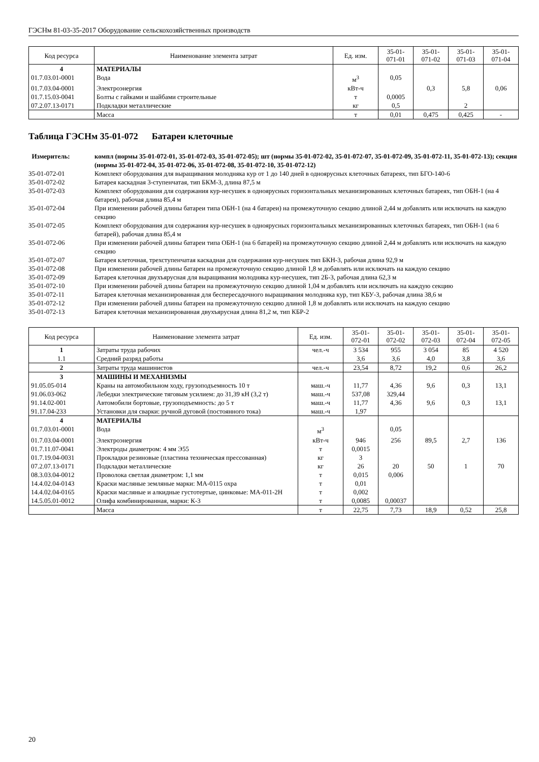ГЭСНм 81-03-35-2017 Оборудование сельскохозяйственных производств
| Код ресурса | Наименование элемента затрат | Ед. изм. | 35-01- 071-01 | 35-01- 071-02 | 35-01- 071-03 | 35-01- 071-04 |
| --- | --- | --- | --- | --- | --- | --- |
| 4 | МАТЕРИАЛЫ | | | | | |
| 01.7.03.01-0001 | Вода | м<sup>3</sup> | 0,05 | | | |
| 01.7.03.04-0001 | Электроэнергия | кВт-ч | | 0,3 | 5,8 | 0,06 |
| 01.7.15.03-0041 | Болты с гайками и шайбами строительные | т | 0,0005 | | | |
| 07.2.07.13-0171 | Подкладки металлические | кг | 0,5 | | 2 | |
| | Масса | т | 0,01 | 0,475 | 0,425 | - |
Таблица ГЭСНм 35-01-072 Батареи клеточные
Измеритель: компл (нормы 35-01-072-01, 35-01-072-03, 35-01-072-05); шт (нормы 35-01-072-02, 35-01-072-07, 35-01-072-09, 35-01-072-11, 35-01-072-13); секция (нормы 35-01-072-04, 35-01-072-06, 35-01-072-08, 35-01-072-10, 35-01-072-12)
35-01-072-01 Комплект оборудования для выращивания молодняка кур от 1 до 140 дней в одноярусных клеточных батареях, тип БГО-140-6
35-01-072-02 Батарея каскадная 3-ступенчатая, тип БКМ-3, длина 87,5 м
35-01-072-03 Комплект оборудования для содержания кур-несушек в одноярусных горизонтальных механизированных клеточных батареях, тип ОБН-1 (на 4 батареи), рабочая длина 85,4 м
35-01-072-04 При изменении рабочей длины батареи типа ОБН-1 (на 4 батареи) на промежуточную секцию длиной 2,44 м добавлять или исключать на каждую секцию
35-01-072-05 Комплект оборудования для содержания кур-несушек в одноярусных горизонтальных механизированных клеточных батареях, тип ОБН-1 (на 6 батарей), рабочая длина 85,4 м
35-01-072-06 При изменении рабочей длины батареи типа ОБН-1 (на 6 батарей) на промежуточную секцию длиной 2,44 м добавлять или исключать на каждую секцию
35-01-072-07 Батарея клеточная, трехступенчатая каскадная для содержания кур-несушек тип БКН-3, рабочая длина 92,9 м
35-01-072-08 При изменении рабочей длины батареи на промежуточную секцию длиной 1,8 м добавлять или исключать на каждую секцию
35-01-072-09 Батарея клеточная двухъярусная для выращивания молодняка кур-несушек, тип 2Б-3, рабочая длина 62,3 м
35-01-072-10 При изменении рабочей длины батареи на промежуточную секцию длиной 1,04 м добавлять или исключать на каждую секцию
35-01-072-11 Батарея клеточная механизированная для беспересадочного выращивания молодняка кур, тип КБУ-3, рабочая длина 38,6 м
35-01-072-12 При изменении рабочей длины батареи на промежуточную секцию длиной 1,8 м добавлять или исключать на каждую секцию
35-01-072-13 Батарея клеточная механизированная двухъярусная длина 81,2 м, тип КБР-2
| Код ресурса | Наименование элемента затрат | Ед. изм. | 35-01- 072-01 | 35-01- 072-02 | 35-01- 072-03 | 35-01- 072-04 | 35-01- 072-05 |
| --- | --- | --- | --- | --- | --- | --- | --- |
| 1 | Затраты труда рабочих | чел.-ч | 3 534 | 955 | 3 054 | 85 | 4 520 |
| 1.1 | Средний разряд работы | | 3,6 | 3,6 | 4,0 | 3,8 | 3,6 |
| 2 | Затраты труда машинистов | чел.-ч | 23,54 | 8,72 | 19,2 | 0,6 | 26,2 |
| 3 | МАШИНЫ И МЕХАНИЗМЫ | | | | | | |
| 91.05.05-014 | Краны на автомобильном ходу, грузоподъемность 10 т | маш.-ч | 11,77 | 4,36 | 9,6 | 0,3 | 13,1 |
| 91.06.03-062 | Лебедки электрические тяговым усилием: до 31,39 кН (3,2 т) | маш.-ч | 537,08 | 329,44 | | | |
| 91.14.02-001 | Автомобили бортовые, грузоподъемность: до 5 т | маш.-ч | 11,77 | 4,36 | 9,6 | 0,3 | 13,1 |
| 91.17.04-233 | Установки для сварки: ручной дуговой (постоянного тока) | маш.-ч | 1,97 | | | | |
| 4 | МАТЕРИАЛЫ | | | | | | |
| 01.7.03.01-0001 | Вода | м<sup>3</sup> | | 0,05 | | | |
| 01.7.03.04-0001 | Электроэнергия | кВт-ч | 946 | 256 | 89,5 | 2,7 | 136 |
| 01.7.11.07-0041 | Электроды диаметром: 4 мм Э55 | т | 0,0015 | | | | |
| 01.7.19.04-0031 | Прокладки резиновые (пластина техническая прессованная) | кг | 3 | | | | |
| 07.2.07.13-0171 | Подкладки металлические | кг | 26 | 20 | 50 | 1 | 70 |
| 08.3.03.04-0012 | Проволока светлая диаметром: 1,1 мм | т | 0,015 | 0,006 | | | |
| 14.4.02.04-0143 | Краски масляные земляные марки: МА-0115 охра | т | 0,01 | | | | |
| 14.4.02.04-0165 | Краски масляные и алкидные густотертые, цинковые: МА-011-2Н | т | 0,002 | | | | |
| 14.5.05.01-0012 | Олифа комбинированная, марки: К-3 | т | 0,0085 | 0,00037 | | | |
| | Масса | т | 22,75 | 7,73 | 18,9 | 0,52 | 25,8 |
20